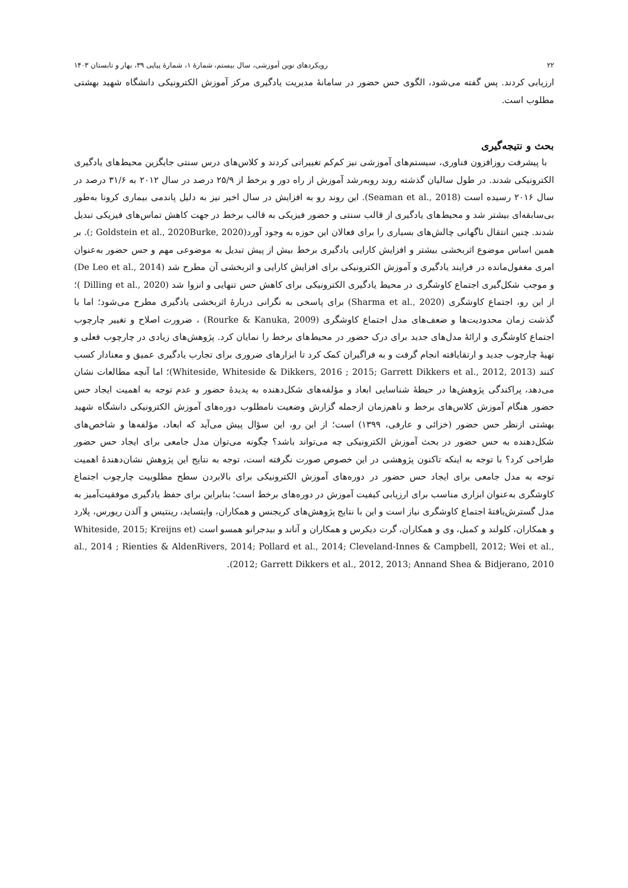۲۲ رویکردهای نوین آموزشی، سال بیستم، شمارۀ ۱، شمارۀ پیاپی ۳۹، بهار و تابستان ۱۴۰۳
ارزیابی کردند. پس گفته می‌شود، الگوی حس حضور در سامانۀ مدیریت یادگیری مرکز آموزش الکترونیکی دانشگاه شهید بهشتی مطلوب است.
بحث و نتیجه‌گیری
با پیشرفت روزافزون فناوری، سیستم‌های آموزشی نیز کم‌کم تغییراتی کردند و کلاس‌های درس سنتی جایگزین محیط‌های یادگیری الکترونیکی شدند. در طول سالیان گذشته روند روبه‌رشد آموزش از راه دور و برخط از ۲۵/۹ درصد در سال ۲۰۱۲ به ۳۱/۶ درصد در سال ۲۰۱۶ رسیده است (Seaman et al., 2018). این روند رو به افزایش در سال اخیر نیز به دلیل پاندمی بیماری کرونا به‌طور بی‌سابقه‌ای بیشتر شد و محیط‌های یادگیری از قالب سنتی و حضور فیزیکی به قالب برخط در جهت کاهش تماس‌های فیزیکی تبدیل شدند. چنین انتقال ناگهانی چالش‌های بسیاری را برای فعالان این حوزه به وجود آورد(Goldstein et al., 2020Burke, 2020 ;). بر همین اساس موضوع اثربخشی بیشتر و افزایش کارایی یادگیری برخط بیش از پیش تبدیل به موضوعی مهم و حس حضور به‌عنوان امری مغفول‌مانده در فرایند یادگیری و آموزش الکترونیکی برای افزایش کارایی و اثربخشی آن مطرح شد (De Leo et al., 2014) و موجب شکل‌گیری اجتماع کاوشگری در محیط یادگیری الکترونیکی برای کاهش حس تنهایی و انزوا شد (Dilling et al., 2020 )؛ از این رو، اجتماع کاوشگری (Sharma et al., 2020) برای پاسخی به نگرانی دربارۀ اثربخشی یادگیری مطرح می‌شود؛ اما با گذشت زمان محدودیت‌ها و ضعف‌های مدل اجتماع کاوشگری (Rourke & Kanuka, 2009) ، ضرورت اصلاح و تغییر چارچوب اجتماع کاوشگری و ارائۀ مدل‌های جدید برای درک حضور در محیط‌های برخط را نمایان کرد. پژوهش‌های زیادی در چارچوب فعلی و تهیۀ چارچوب جدید و ارتقایافته انجام گرفت و به فراگیران کمک کرد تا ابزارهای ضروری برای تجارب یادگیری عمیق و معنادار کسب کنند (Whiteside, Whiteside & Dikkers, 2016 ; 2015; Garrett Dikkers et al., 2012, 2013)؛ اما آنچه مطالعات نشان می‌دهد، پراکندگی پژوهش‌ها در حیطۀ شناسایی ابعاد و مؤلفه‌های شکل‌دهنده به پدیدۀ حضور و عدم توجه به اهمیت ایجاد حس حضور هنگام آموزش کلاس‌های برخط و ناهم‌زمان ازجمله گزارش وضعیت نامطلوب دوره‌های آموزش الکترونیکی دانشگاه شهید بهشتی ازنظر حس حضور (خزائی و عارفی، ۱۳۹۹) است؛ از این رو، این سؤال پیش می‌آید که ابعاد، مؤلفه‌ها و شاخص‌های شکل‌دهنده به حس حضور در بحث آموزش الکترونیکی چه می‌تواند باشد؟ چگونه می‌توان مدل جامعی برای ایجاد حس حضور طراحی کرد؟ با توجه به اینکه تاکنون پژوهشی در این خصوص صورت نگرفته است، توجه به نتایج این پژوهش نشان‌دهندۀ اهمیت توجه به مدل جامعی برای ایجاد حس حضور در دوره‌های آموزش الکترونیکی برای بالابردن سطح مطلوبیت چارچوب اجتماع کاوشگری به‌عنوان ابزاری مناسب برای ارزیابی کیفیت آموزش در دوره‌های برخط است؛ بنابراین برای حفظ یادگیری موفقیت‌آمیز به مدل گسترش‌یافتۀ اجتماع کاوشگری نیاز است و این با نتایج پژوهش‌های کریجنس و همکاران، وایتساید، رینتیس و آلدن ریورس، پلارد و همکاران، کلولند و کمبل، وی و همکاران، گرت دیکرس و همکاران و آناند و بیدجرانو همسو است (Whiteside, 2015; Kreijns et al., 2014 ; Rienties & AldenRivers, 2014; Pollard et al., 2014; Cleveland-Innes & Campbell, 2012; Wei et al., 2012; Garrett Dikkers et al., 2012, 2013; Annand Shea & Bidjerano, 2010).